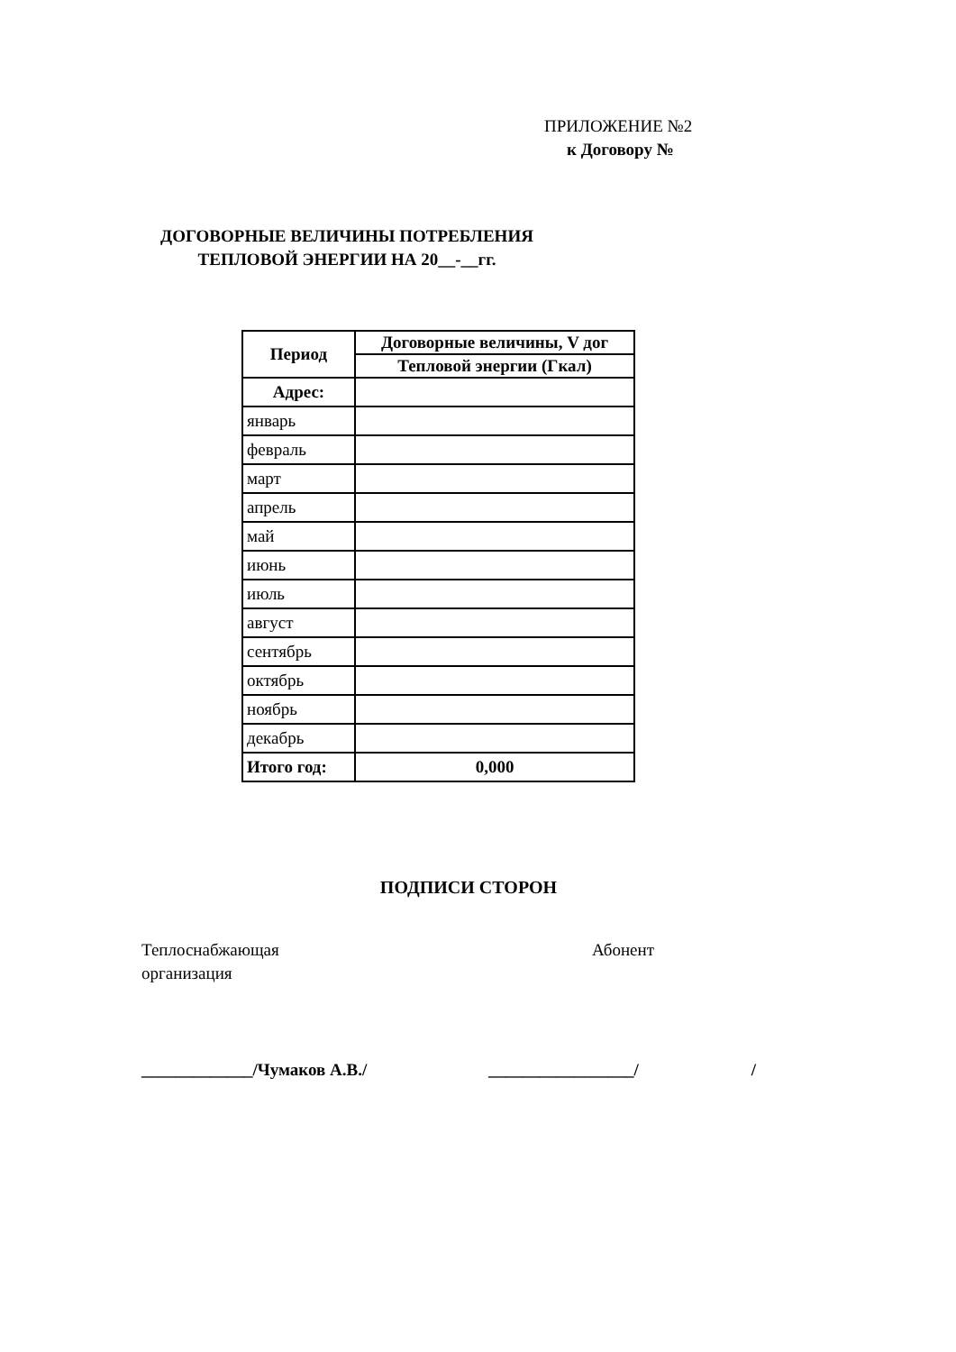ПРИЛОЖЕНИЕ №2
к Договору №
ДОГОВОРНЫЕ ВЕЛИЧИНЫ ПОТРЕБЛЕНИЯ
ТЕПЛОВОЙ ЭНЕРГИИ НА 20__-__гг.
| Период | Договорные величины, V дог |
| --- | --- |
| | Тепловой энергии (Гкал) |
| Адрес: | |
| январь | |
| февраль | |
| март | |
| апрель | |
| май | |
| июнь | |
| июль | |
| август | |
| сентябрь | |
| октябрь | |
| ноябрь | |
| декабрь | |
| Итого год: | 0,000 |
ПОДПИСИ СТОРОН
Теплоснабжающая
организация
Абонент
_____________/Чумаков А.В./ _________________/ /